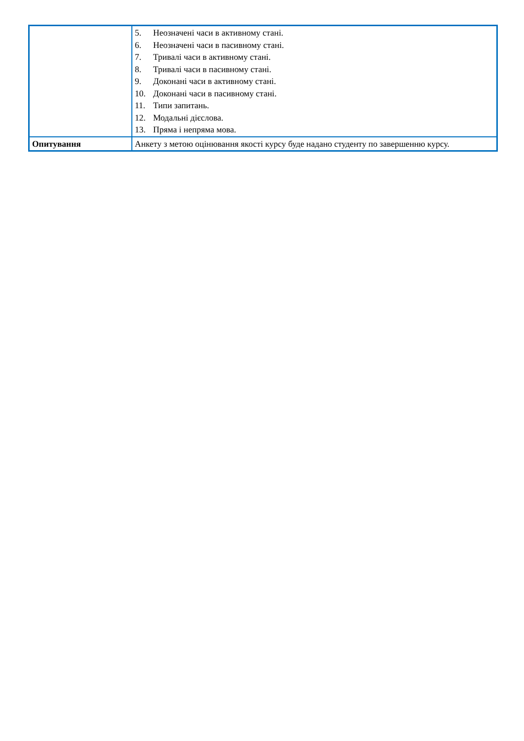| | 5. Неозначені часи в активному стані. 6. Неозначені часи в пасивному стані. 7. Тривалі часи в активному стані. 8. Тривалі часи в пасивному стані. 9. Доконані часи в активному стані. 10. Доконані часи в пасивному стані. 11. Типи запитань. 12. Модальні дієслова. 13. Пряма і непряма мова. |
| Опитування | Анкету з метою оцінювання якості курсу буде надано студенту по завершенню курсу. |